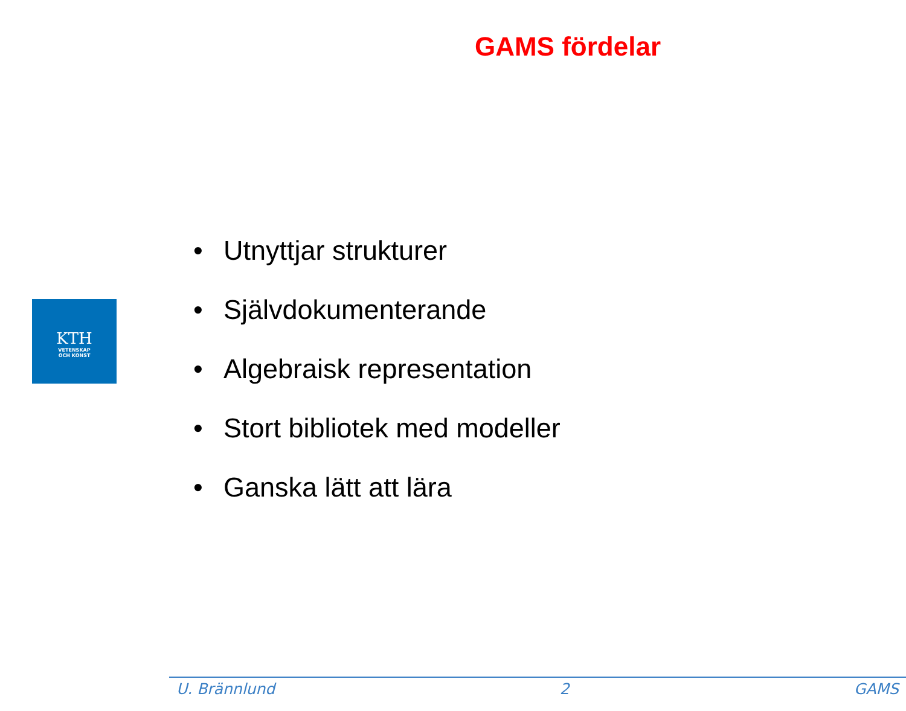GAMS fördelar
KTH
VETENSKAP
OCH KONST
• Utnyttjar strukturer
• Självdokumenterande
• Algebraisk representation
• Stort bibliotek med modeller
• Ganska lätt att lära
U. Brännlund 2 GAMS